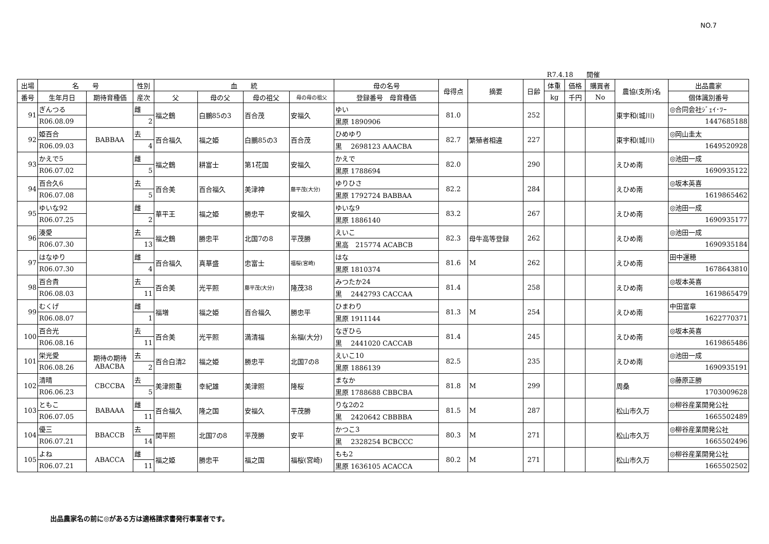NO.7
R7.4.18　　開催
| 出場 | 名 号 | | 性別 | 血 統 | | | | 母の名号 | 母得点 | 摘要 | 日齢 | 体重 | 価格 | 購買者 | 農協(支所)名 | 出品農家 |
| --- | --- | --- | --- | --- | --- | --- | --- | --- | --- | --- | --- | --- | --- | --- | --- | --- |
| 番号 | 生年月日 | 期待育種価 | 産次 | 父 | 母の父 | 母の祖父 | 母の母の祖父 | 登録番号 母育種価 | | | | kg | 千円 | No | | 個体識別番号 |
| 91 | ぎんつる | | 雌 | 福之鶴 | 白鵬85の3 | 百合茂 | 安福久 | ゆい | 81.0 | | 252 | | | | 東宇和(城川) | ◎合同会社ｼﾞｪｲ･ﾂｰ |
| | R06.08.09 | | 2 | | | | | 黒原 1890906 | | | | | | | | 1447685188 |
| 92 | 姫百合 | BABBAA | 去 | 百合福久 | 福之姫 | 白鵬85の3 | 百合茂 | ひめゆり | 82.7 | 繁殖者相違 | 227 | | | | 東宇和(城川) | ◎岡山圭太 |
| | R06.09.03 | | 4 | | | | | 黒 2698123 AAACBA | | | | | | | | 1649520928 |
| 93 | かえで5 | | 雌 | 福之鶴 | 耕富士 | 第1花国 | 安福久 | かえで | 82.0 | | 290 | | | | えひめ南 | ◎池田一成 |
| | R06.07.02 | | 5 | | | | | 黒原 1788694 | | | | | | | | 1690935122 |
| 94 | 百合久6 | | 去 | 百合美 | 百合福久 | 美津神 | 藤平茂(大分) | ゆりひさ | 82.2 | | 284 | | | | えひめ南 | ◎坂本英喜 |
| | R06.07.08 | | 5 | | | | | 黒原 1792724 BABBAA | | | | | | | | 1619865462 |
| 95 | ゆいな92 | | 雌 | 華平王 | 福之姫 | 勝忠平 | 安福久 | ゆいな9 | 83.2 | | 267 | | | | えひめ南 | ◎池田一成 |
| | R06.07.25 | | 2 | | | | | 黒原 1886140 | | | | | | | | 1690935177 |
| 96 | 湊愛 | | 去 | 福之鶴 | 勝忠平 | 北国7の8 | 平茂勝 | えいこ | 82.3 | 母牛高等登録 | 262 | | | | えひめ南 | ◎池田一成 |
| | R06.07.30 | | 13 | | | | | 黒高 215774 ACABCB | | | | | | | | 1690935184 |
| 97 | はなゆり | | 雌 | 百合福久 | 真華盛 | 忠富士 | 福桜(宮崎) | はな | 81.6 | M | 262 | | | | えひめ南 | 田中運穂 |
| | R06.07.30 | | 4 | | | | | 黒原 1810374 | | | | | | | | 1678643810 |
| 98 | 百合貴 | | 去 | 百合美 | 光平照 | 藤平茂(大分) | 隆茂38 | みつたか24 | 81.4 | | 258 | | | | えひめ南 | ◎坂本英喜 |
| | R06.08.03 | | 11 | | | | | 黒 2442793 CACCAA | | | | | | | | 1619865479 |
| 99 | むくげ | | 雌 | 福増 | 福之姫 | 百合福久 | 勝忠平 | ひまわり | 81.3 | M | 254 | | | | えひめ南 | 中田富章 |
| | R06.08.07 | | 1 | | | | | 黒原 1911144 | | | | | | | | 1622770371 |
| 100 | 百合光 | | 去 | 百合美 | 光平照 | 満清福 | 糸福(大分) | なぎひら | 81.4 | | 245 | | | | えひめ南 | ◎坂本英喜 |
| | R06.08.16 | | 11 | | | | | 黒 2441020 CACCAB | | | | | | | | 1619865486 |
| 101 | 栄光愛 | 期待の期待 ABACBA | 去 | 百合白清2 | 福之姫 | 勝忠平 | 北国7の8 | えいこ10 | 82.5 | | 235 | | | | えひめ南 | ◎池田一成 |
| | R06.08.26 | | 2 | | | | | 黒原 1886139 | | | | | | | | 1690935191 |
| 102 | 清晴 | CBCCBA | 去 | 美津照重 | 幸紀雄 | 美津照 | 隆桜 | まなか | 81.8 | M | 299 | | | | 周桑 | ◎藤原正勝 |
| | R06.06.23 | | 5 | | | | | 黒原 1788688 CBBCBA | | | | | | | | 1703009628 |
| 103 | ともこ | BABAAA | 雌 | 百合福久 | 隆之国 | 安福久 | 平茂勝 | りな2の2 | 81.5 | M | 287 | | | | 松山市久万 | ◎柳谷産業開発公社 |
| | R06.07.05 | | 11 | | | | | 黒 2420642 CBBBBA | | | | | | | | 1665502489 |
| 104 | 優三 | BBACCB | 去 | 関平照 | 北国7の8 | 平茂勝 | 安平 | かつこ3 | 80.3 | M | 271 | | | | 松山市久万 | ◎柳谷産業開発公社 |
| | R06.07.21 | | 14 | | | | | 黒 2328254 BCBCCC | | | | | | | | 1665502496 |
| 105 | よね | ABACCA | 雌 | 福之姫 | 勝忠平 | 福之国 | 福桜(宮崎) | もも2 | 80.2 | M | 271 | | | | 松山市久万 | ◎柳谷産業開発公社 |
| | R06.07.21 | | 11 | | | | | 黒原 1636105 ACACCA | | | | | | | | 1665502502 |
出品農家名の前に◎がある方は適格請求書発行事業者です。